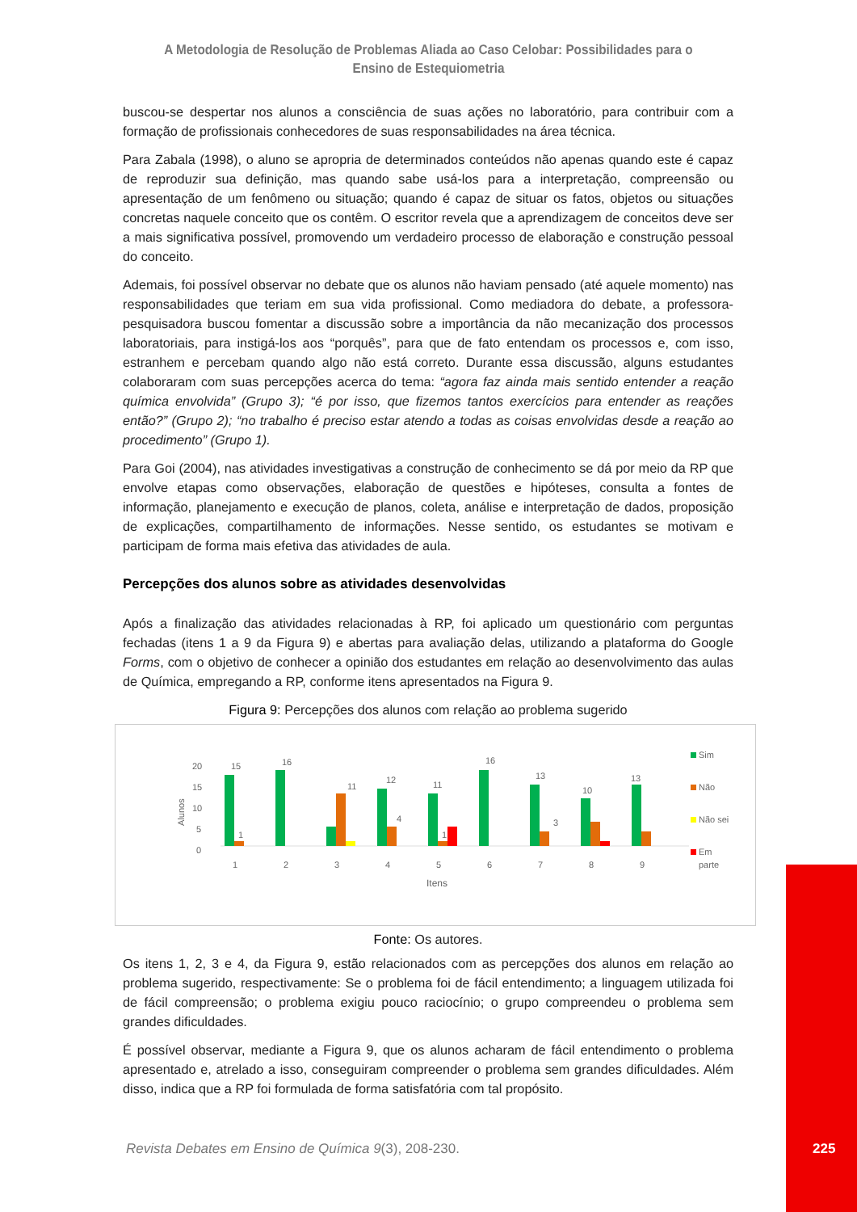A Metodologia de Resolução de Problemas Aliada ao Caso Celobar: Possibilidades para o Ensino de Estequiometria
buscou-se despertar nos alunos a consciência de suas ações no laboratório, para contribuir com a formação de profissionais conhecedores de suas responsabilidades na área técnica.
Para Zabala (1998), o aluno se apropria de determinados conteúdos não apenas quando este é capaz de reproduzir sua definição, mas quando sabe usá-los para a interpretação, compreensão ou apresentação de um fenômeno ou situação; quando é capaz de situar os fatos, objetos ou situações concretas naquele conceito que os contêm. O escritor revela que a aprendizagem de conceitos deve ser a mais significativa possível, promovendo um verdadeiro processo de elaboração e construção pessoal do conceito.
Ademais, foi possível observar no debate que os alunos não haviam pensado (até aquele momento) nas responsabilidades que teriam em sua vida profissional. Como mediadora do debate, a professora-pesquisadora buscou fomentar a discussão sobre a importância da não mecanização dos processos laboratoriais, para instigá-los aos “porquês”, para que de fato entendam os processos e, com isso, estranhem e percebam quando algo não está correto. Durante essa discussão, alguns estudantes colaboraram com suas percepções acerca do tema: “agora faz ainda mais sentido entender a reação química envolvida” (Grupo 3); “é por isso, que fizemos tantos exercícios para entender as reações então?” (Grupo 2); “no trabalho é preciso estar atendo a todas as coisas envolvidas desde a reação ao procedimento” (Grupo 1).
Para Goi (2004), nas atividades investigativas a construção de conhecimento se dá por meio da RP que envolve etapas como observações, elaboração de questões e hipóteses, consulta a fontes de informação, planejamento e execução de planos, coleta, análise e interpretação de dados, proposição de explicações, compartilhamento de informações. Nesse sentido, os estudantes se motivam e participam de forma mais efetiva das atividades de aula.
Percepções dos alunos sobre as atividades desenvolvidas
Após a finalização das atividades relacionadas à RP, foi aplicado um questionário com perguntas fechadas (itens 1 a 9 da Figura 9) e abertas para avaliação delas, utilizando a plataforma do Google Forms, com o objetivo de conhecer a opinião dos estudantes em relação ao desenvolvimento das aulas de Química, empregando a RP, conforme itens apresentados na Figura 9.
Figura 9: Percepções dos alunos com relação ao problema sugerido
20
15
10
5
0
Alunos
15
16
11
12
11
16
13
10
13
1
4
1
3
1
2
3
4
5
6
7
8
9
Itens
Sim
Não
Não sei
Em
parte
Fonte: Os autores.
Os itens 1, 2, 3 e 4, da Figura 9, estão relacionados com as percepções dos alunos em relação ao problema sugerido, respectivamente: Se o problema foi de fácil entendimento; a linguagem utilizada foi de fácil compreensão; o problema exigiu pouco raciocínio; o grupo compreendeu o problema sem grandes dificuldades.
É possível observar, mediante a Figura 9, que os alunos acharam de fácil entendimento o problema apresentado e, atrelado a isso, conseguiram compreender o problema sem grandes dificuldades. Além disso, indica que a RP foi formulada de forma satisfatória com tal propósito.
Revista Debates em Ensino de Química 9(3), 208-230.
225